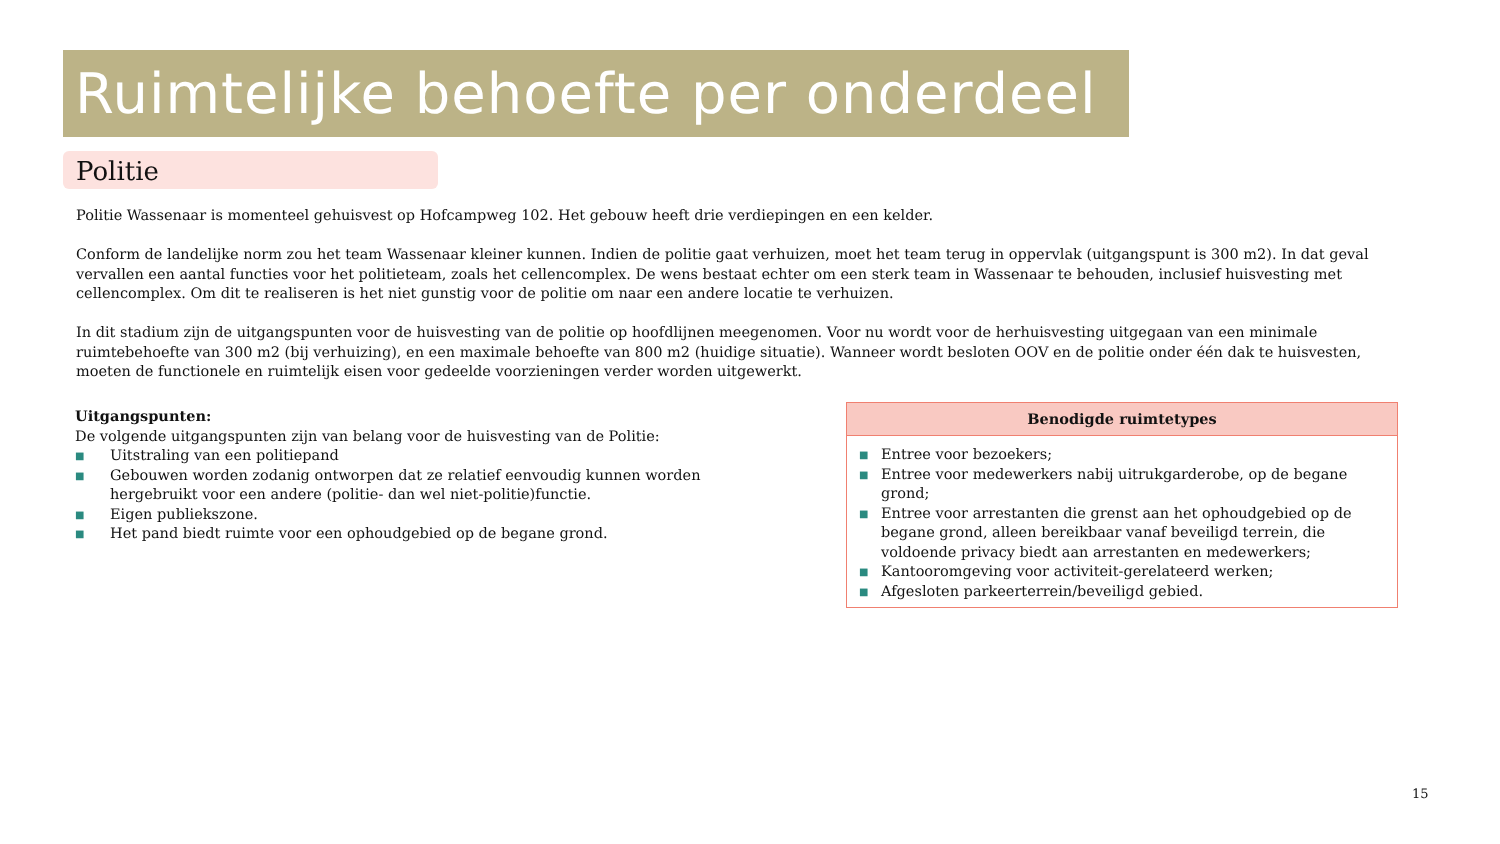Ruimtelijke behoefte per onderdeel
Politie
Politie Wassenaar is momenteel gehuisvest op Hofcampweg 102. Het gebouw heeft drie verdiepingen en een kelder.
Conform de landelijke norm zou het team Wassenaar kleiner kunnen. Indien de politie gaat verhuizen, moet het team terug in oppervlak (uitgangspunt is 300 m2). In dat geval vervallen een aantal functies voor het politieteam, zoals het cellencomplex. De wens bestaat echter om een sterk team in Wassenaar te behouden, inclusief huisvesting met cellencomplex. Om dit te realiseren is het niet gunstig voor de politie om naar een andere locatie te verhuizen.
In dit stadium zijn de uitgangspunten voor de huisvesting van de politie op hoofdlijnen meegenomen. Voor nu wordt voor de herhuisvesting uitgegaan van een minimale ruimtebehoefte van 300 m2 (bij verhuizing), en een maximale behoefte van 800 m2 (huidige situatie). Wanneer wordt besloten OOV en de politie onder één dak te huisvesten, moeten de functionele en ruimtelijk eisen voor gedeelde voorzieningen verder worden uitgewerkt.
Uitgangspunten:
De volgende uitgangspunten zijn van belang voor de huisvesting van de Politie:
■ Uitstraling van een politiepand
■ Gebouwen worden zodanig ontworpen dat ze relatief eenvoudig kunnen worden hergebruikt voor een andere (politie- dan wel niet-politie)functie.
■ Eigen publiekszone.
■ Het pand biedt ruimte voor een ophoudgebied op de begane grond.
| Benodigde ruimtetypes |
| --- |
| ■ Entree voor bezoekers; ■ Entree voor medewerkers nabij uitrukgarderobe, op de begane grond; ■ Entree voor arrestanten die grenst aan het ophoudgebied op de begane grond, alleen bereikbaar vanaf beveiligd terrein, die voldoende privacy biedt aan arrestanten en medewerkers; ■ Kantooromgeving voor activiteit-gerelateerd werken; ■ Afgesloten parkeerterrein/beveiligd gebied. |
15